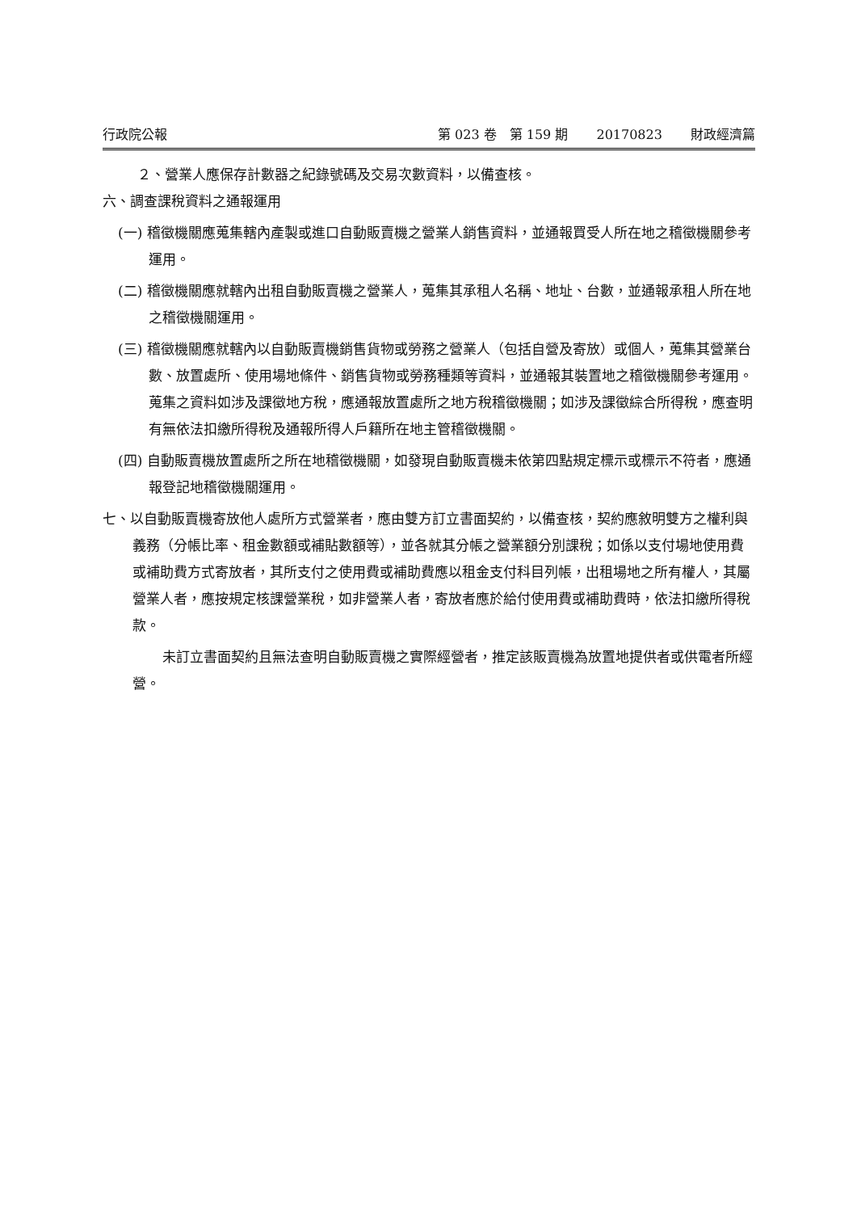行政院公報 第 023 卷　第 159 期 20170823 財政經濟篇
２、營業人應保存計數器之紀錄號碼及交易次數資料，以備查核。
六、調查課稅資料之通報運用
(一) 稽徵機關應蒐集轄內產製或進口自動販賣機之營業人銷售資料，並通報買受人所在地之稽徵機關參考運用。
(二) 稽徵機關應就轄內出租自動販賣機之營業人，蒐集其承租人名稱、地址、台數，並通報承租人所在地之稽徵機關運用。
(三) 稽徵機關應就轄內以自動販賣機銷售貨物或勞務之營業人（包括自營及寄放）或個人，蒐集其營業台數、放置處所、使用場地條件、銷售貨物或勞務種類等資料，並通報其裝置地之稽徵機關參考運用。蒐集之資料如涉及課徵地方稅，應通報放置處所之地方稅稽徵機關；如涉及課徵綜合所得稅，應查明有無依法扣繳所得稅及通報所得人戶籍所在地主管稽徵機關。
(四) 自動販賣機放置處所之所在地稽徵機關，如發現自動販賣機未依第四點規定標示或標示不符者，應通報登記地稽徵機關運用。
七、以自動販賣機寄放他人處所方式營業者，應由雙方訂立書面契約，以備查核，契約應敘明雙方之權利與義務（分帳比率、租金數額或補貼數額等），並各就其分帳之營業額分別課稅；如係以支付場地使用費或補助費方式寄放者，其所支付之使用費或補助費應以租金支付科目列帳，出租場地之所有權人，其屬營業人者，應按規定核課營業稅，如非營業人者，寄放者應於給付使用費或補助費時，依法扣繳所得稅款。
未訂立書面契約且無法查明自動販賣機之實際經營者，推定該販賣機為放置地提供者或供電者所經營。